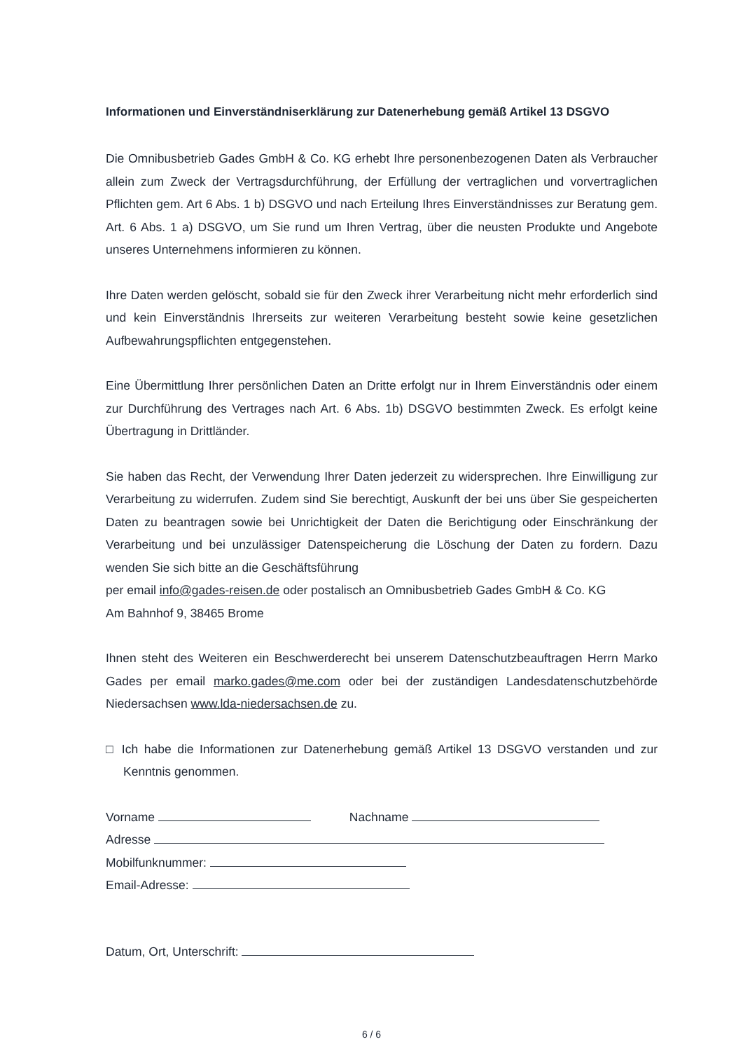Informationen und Einverständniserklärung zur Datenerhebung gemäß Artikel 13 DSGVO
Die Omnibusbetrieb Gades GmbH & Co. KG erhebt Ihre personenbezogenen Daten als Verbraucher allein zum Zweck der Vertragsdurchführung, der Erfüllung der vertraglichen und vorvertraglichen Pflichten gem. Art 6 Abs. 1 b) DSGVO und nach Erteilung Ihres Einverständnisses zur Beratung gem. Art. 6 Abs. 1 a) DSGVO, um Sie rund um Ihren Vertrag, über die neusten Produkte und Angebote unseres Unternehmens informieren zu können.
Ihre Daten werden gelöscht, sobald sie für den Zweck ihrer Verarbeitung nicht mehr erforderlich sind und kein Einverständnis Ihrerseits zur weiteren Verarbeitung besteht sowie keine gesetzlichen Aufbewahrungspflichten entgegenstehen.
Eine Übermittlung Ihrer persönlichen Daten an Dritte erfolgt nur in Ihrem Einverständnis oder einem zur Durchführung des Vertrages nach Art. 6 Abs. 1b) DSGVO bestimmten Zweck. Es erfolgt keine Übertragung in Drittländer.
Sie haben das Recht, der Verwendung Ihrer Daten jederzeit zu widersprechen. Ihre Einwilligung zur Verarbeitung zu widerrufen. Zudem sind Sie berechtigt, Auskunft der bei uns über Sie gespeicherten Daten zu beantragen sowie bei Unrichtigkeit der Daten die Berichtigung oder Einschränkung der Verarbeitung und bei unzulässiger Datenspeicherung die Löschung der Daten zu fordern. Dazu wenden Sie sich bitte an die Geschäftsführung
per email info@gades-reisen.de oder postalisch an Omnibusbetrieb Gades GmbH & Co. KG
Am Bahnhof 9, 38465 Brome
Ihnen steht des Weiteren ein Beschwerderecht bei unserem Datenschutzbeauftragen Herrn Marko Gades per email marko.gades@me.com oder bei der zuständigen Landesdatenschutzbehörde Niedersachsen www.lda-niedersachsen.de zu.
□ Ich habe die Informationen zur Datenerhebung gemäß Artikel 13 DSGVO verstanden und zur Kenntnis genommen.
Vorname Nachname
Adresse
Mobilfunknummer:
Email-Adresse:
Datum, Ort, Unterschrift:
6 / 6